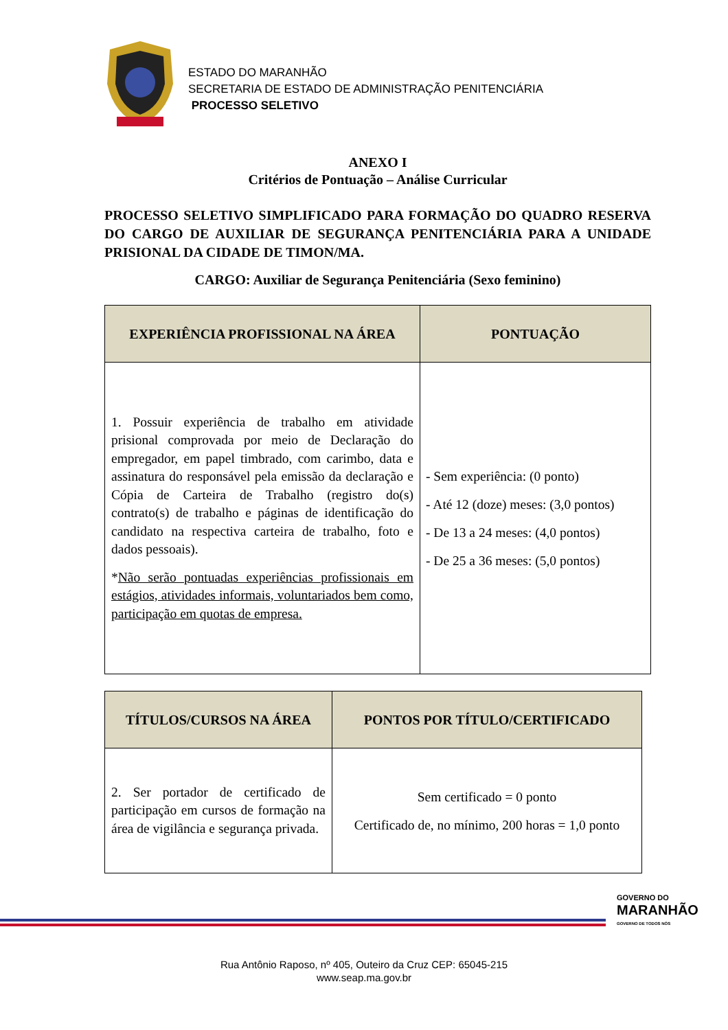ESTADO DO MARANHÃO
SECRETARIA DE ESTADO DE ADMINISTRAÇÃO PENITENCIÁRIA
PROCESSO SELETIVO
ANEXO I
Critérios de Pontuação – Análise Curricular
PROCESSO SELETIVO SIMPLIFICADO PARA FORMAÇÃO DO QUADRO RESERVA DO CARGO DE AUXILIAR DE SEGURANÇA PENITENCIÁRIA PARA A UNIDADE PRISIONAL DA CIDADE DE TIMON/MA.
CARGO: Auxiliar de Segurança Penitenciária (Sexo feminino)
| EXPERIÊNCIA PROFISSIONAL NA ÁREA | PONTUAÇÃO |
| --- | --- |
| 1. Possuir experiência de trabalho em atividade prisional comprovada por meio de Declaração do empregador, em papel timbrado, com carimbo, data e assinatura do responsável pela emissão da declaração e Cópia de Carteira de Trabalho (registro do(s) contrato(s) de trabalho e páginas de identificação do candidato na respectiva carteira de trabalho, foto e dados pessoais). * Não serão pontuadas experiências profissionais em estágios, atividades informais, voluntariados bem como, participação em quotas de empresa. | - Sem experiência: (0 ponto) - Até 12 (doze) meses: (3,0 pontos) - De 13 a 24 meses: (4,0 pontos) - De 25 a 36 meses: (5,0 pontos) |
| TÍTULOS/CURSOS NA ÁREA | PONTOS POR TÍTULO/CERTIFICADO |
| --- | --- |
| 2. Ser portador de certificado de participação em cursos de formação na área de vigilância e segurança privada. | Sem certificado = 0 ponto Certificado de, no mínimo, 200 horas = 1,0 ponto |
GOVERNO DO
MARANHÃO
GOVERNO DE TODOS NÓS
Rua Antônio Raposo, nº 405, Outeiro da Cruz CEP: 65045-215
www.seap.ma.gov.br